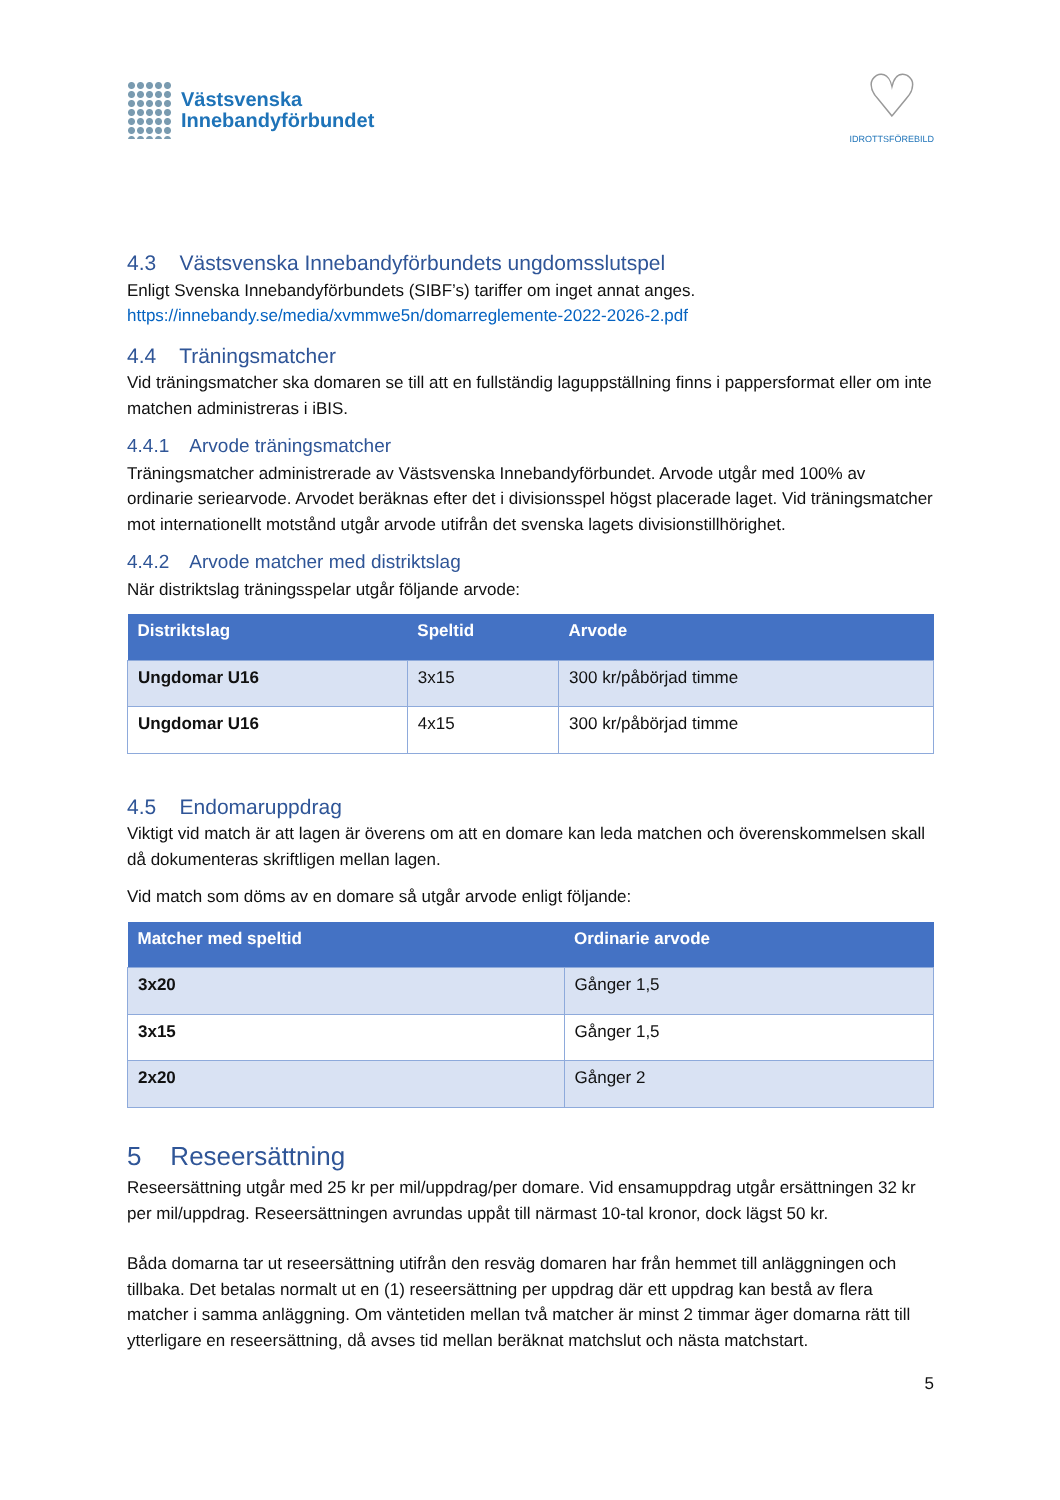Västsvenska
Innebandyförbundet
♡
IDROTTSFÖREBILD
4.3 Västsvenska Innebandyförbundets ungdomsslutspel
Enligt Svenska Innebandyförbundets (SIBF’s) tariffer om inget annat anges.
https://innebandy.se/media/xvmmwe5n/domarreglemente-2022-2026-2.pdf
4.4 Träningsmatcher
Vid träningsmatcher ska domaren se till att en fullständig laguppställning finns i pappersformat eller om inte matchen administreras i iBIS.
4.4.1 Arvode träningsmatcher
Träningsmatcher administrerade av Västsvenska Innebandyförbundet. Arvode utgår med 100% av ordinarie seriearvode. Arvodet beräknas efter det i divisionsspel högst placerade laget. Vid träningsmatcher mot internationellt motstånd utgår arvode utifrån det svenska lagets divisionstillhörighet.
4.4.2 Arvode matcher med distriktslag
När distriktslag träningsspelar utgår följande arvode:
| Distriktslag | Speltid | Arvode |
| --- | --- | --- |
| Ungdomar U16 | 3x15 | 300 kr/påbörjad timme |
| Ungdomar U16 | 4x15 | 300 kr/påbörjad timme |
4.5 Endomaruppdrag
Viktigt vid match är att lagen är överens om att en domare kan leda matchen och överenskommelsen skall då dokumenteras skriftligen mellan lagen.
Vid match som döms av en domare så utgår arvode enligt följande:
| Matcher med speltid | Ordinarie arvode |
| --- | --- |
| 3x20 | Gånger 1,5 |
| 3x15 | Gånger 1,5 |
| 2x20 | Gånger 2 |
5 Reseersättning
Reseersättning utgår med 25 kr per mil/uppdrag/per domare. Vid ensamuppdrag utgår ersättningen 32 kr per mil/uppdrag. Reseersättningen avrundas uppåt till närmast 10-tal kronor, dock lägst 50 kr.
Båda domarna tar ut reseersättning utifrån den resväg domaren har från hemmet till anläggningen och tillbaka. Det betalas normalt ut en (1) reseersättning per uppdrag där ett uppdrag kan bestå av flera matcher i samma anläggning. Om väntetiden mellan två matcher är minst 2 timmar äger domarna rätt till ytterligare en reseersättning, då avses tid mellan beräknat matchslut och nästa matchstart.
5